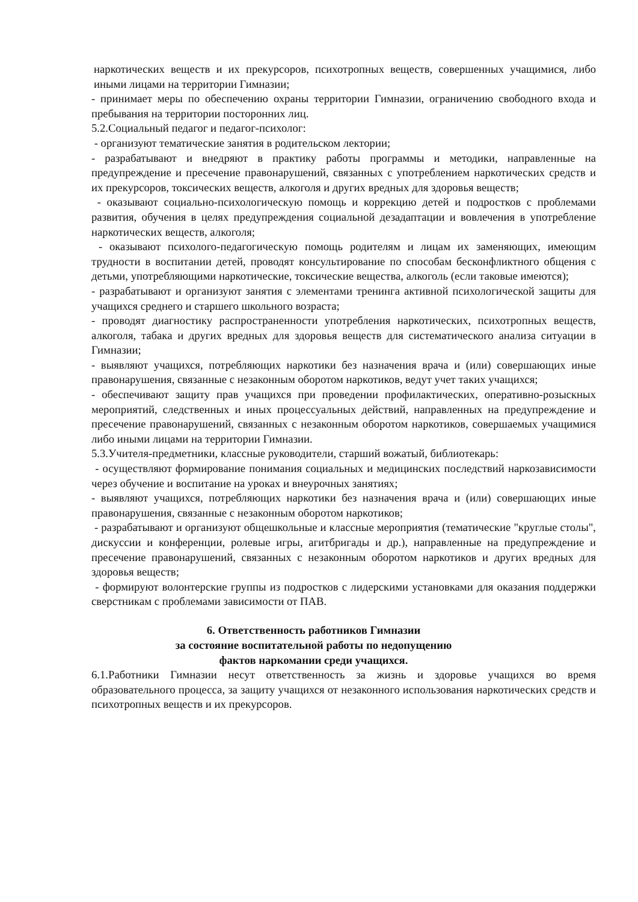наркотических веществ и их прекурсоров, психотропных веществ, совершенных учащимися, либо иными лицами на территории Гимназии;
- принимает меры по обеспечению охраны территории Гимназии, ограничению свободного входа и пребывания на территории посторонних лиц.
5.2.Социальный педагог и педагог-психолог:
- организуют тематические занятия в родительском лектории;
- разрабатывают и внедряют в практику работы программы и методики, направленные на предупреждение и пресечение правонарушений, связанных с употреблением наркотических средств и их прекурсоров, токсических веществ, алкоголя и других вредных для здоровья веществ;
- оказывают социально-психологическую помощь и коррекцию детей и подростков с проблемами развития, обучения в целях предупреждения социальной дезадаптации и вовлечения в употребление наркотических веществ, алкоголя;
- оказывают психолого-педагогическую помощь родителям и лицам их заменяющих, имеющим трудности в воспитании детей, проводят консультирование по способам бесконфликтного общения с детьми, употребляющими наркотические, токсические вещества, алкоголь (если таковые имеются);
- разрабатывают и организуют занятия с элементами тренинга активной психологической защиты для учащихся среднего и старшего школьного возраста;
- проводят диагностику распространенности употребления наркотических, психотропных веществ, алкоголя, табака и других вредных для здоровья веществ для систематического анализа ситуации в Гимназии;
- выявляют учащихся, потребляющих наркотики без назначения врача и (или) совершающих иные правонарушения, связанные с незаконным оборотом наркотиков, ведут учет таких учащихся;
- обеспечивают защиту прав учащихся при проведении профилактических, оперативно-розыскных мероприятий, следственных и иных процессуальных действий, направленных на предупреждение и пресечение правонарушений, связанных с незаконным оборотом наркотиков, совершаемых учащимися либо иными лицами на территории Гимназии.
5.3.Учителя-предметники, классные руководители, старший вожатый, библиотекарь:
- осуществляют формирование понимания социальных и медицинских последствий наркозависимости через обучение и воспитание на уроках и внеурочных занятиях;
- выявляют учащихся, потребляющих наркотики без назначения врача и (или) совершающих иные правонарушения, связанные с незаконным оборотом наркотиков;
- разрабатывают и организуют общешкольные и классные мероприятия (тематические "круглые столы", дискуссии и конференции, ролевые игры, агитбригады и др.), направленные на предупреждение и пресечение правонарушений, связанных с незаконным оборотом наркотиков и других вредных для здоровья веществ;
- формируют волонтерские группы из подростков с лидерскими установками для оказания поддержки сверстникам с проблемами зависимости от ПАВ.
6. Ответственность работников Гимназии
за состояние воспитательной работы по недопущению
фактов наркомании среди учащихся.
6.1.Работники Гимназии несут ответственность за жизнь и здоровье учащихся во время образовательного процесса, за защиту учащихся от незаконного использования наркотических средств и психотропных веществ и их прекурсоров.